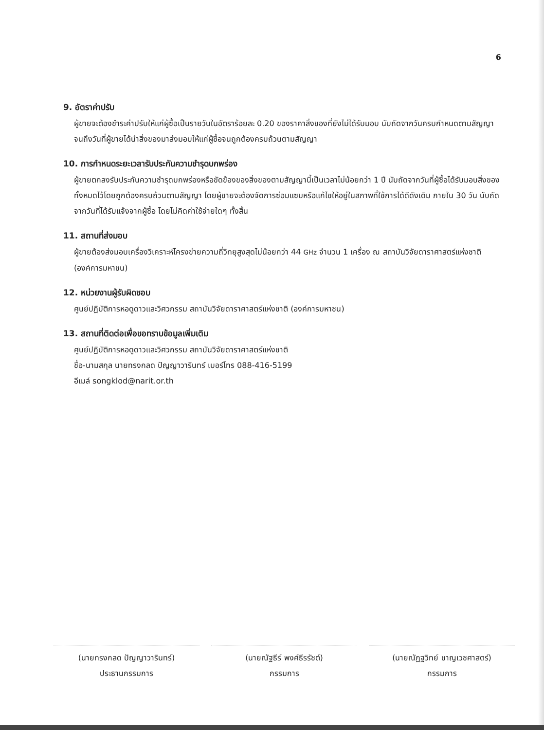6
9. อัตราค่าปรับ
ผู้ขายจะต้องชำระค่าปรับให้แก่ผู้ซื้อเป็นรายวันในอัตราร้อยละ 0.20 ของราคาสิ่งของที่ยังไม่ได้รับมอบ นับถัดจากวันครบกำหนดตามสัญญาจนถึงวันที่ผู้ขายได้นำสิ่งของมาส่งมอบให้แก่ผู้ซื้อจนถูกต้องครบถ้วนตามสัญญา
10. การกำหนดระยะเวลารับประกันความชำรุดบกพร่อง
ผู้ขายตกลงรับประกันความชำรุดบกพร่องหรือขัดข้องของสิ่งของตามสัญญานี้เป็นเวลาไม่น้อยกว่า 1 ปี นับถัดจากวันที่ผู้ซื้อได้รับมอบสิ่งของทั้งหมดไว้โดยถูกต้องครบถ้วนตามสัญญา โดยผู้ขายจะต้องจัดการซ่อมแซมหรือแก้ไขให้อยู่ในสภาพที่ใช้การได้ดีดังเดิม ภายใน 30 วัน นับถัดจากวันที่ได้รับแจ้งจากผู้ซื้อ โดยไม่คิดค่าใช้จ่ายใดๆ ทั้งสิ้น
11. สถานที่ส่งมอบ
ผู้ขายต้องส่งมอบเครื่องวิเคราะห์โครงข่ายความถี่วิทยุสูงสุดไม่น้อยกว่า 44 GHz จำนวน 1 เครื่อง ณ สถาบันวิจัยดาราศาสตร์แห่งชาติ (องค์การมหาชน)
12. หน่วยงานผู้รับผิดชอบ
ศูนย์ปฏิบัติการหอดูดาวและวิศวกรรม สถาบันวิจัยดาราศาสตร์แห่งชาติ (องค์การมหาชน)
13. สถานที่ติดต่อเพื่อขอทราบข้อมูลเพิ่มเติม
ศูนย์ปฏิบัติการหอดูดาวและวิศวกรรม สถาบันวิจัยดาราศาสตร์แห่งชาติ
ชื่อ-นามสกุล นายทรงกลด ปัญญาวารินทร์ เบอร์โทร 088-416-5199
อีเมล์ songklod@narit.or.th
(นายทรงกลด ปัญญาวารินทร์)
ประธานกรรมการ
(นายณัฐธีร์ พงศ์ธีรรัชต์)
กรรมการ
(นายณัฏฐวิทย์ ชาญเวชศาสตร์)
กรรมการ